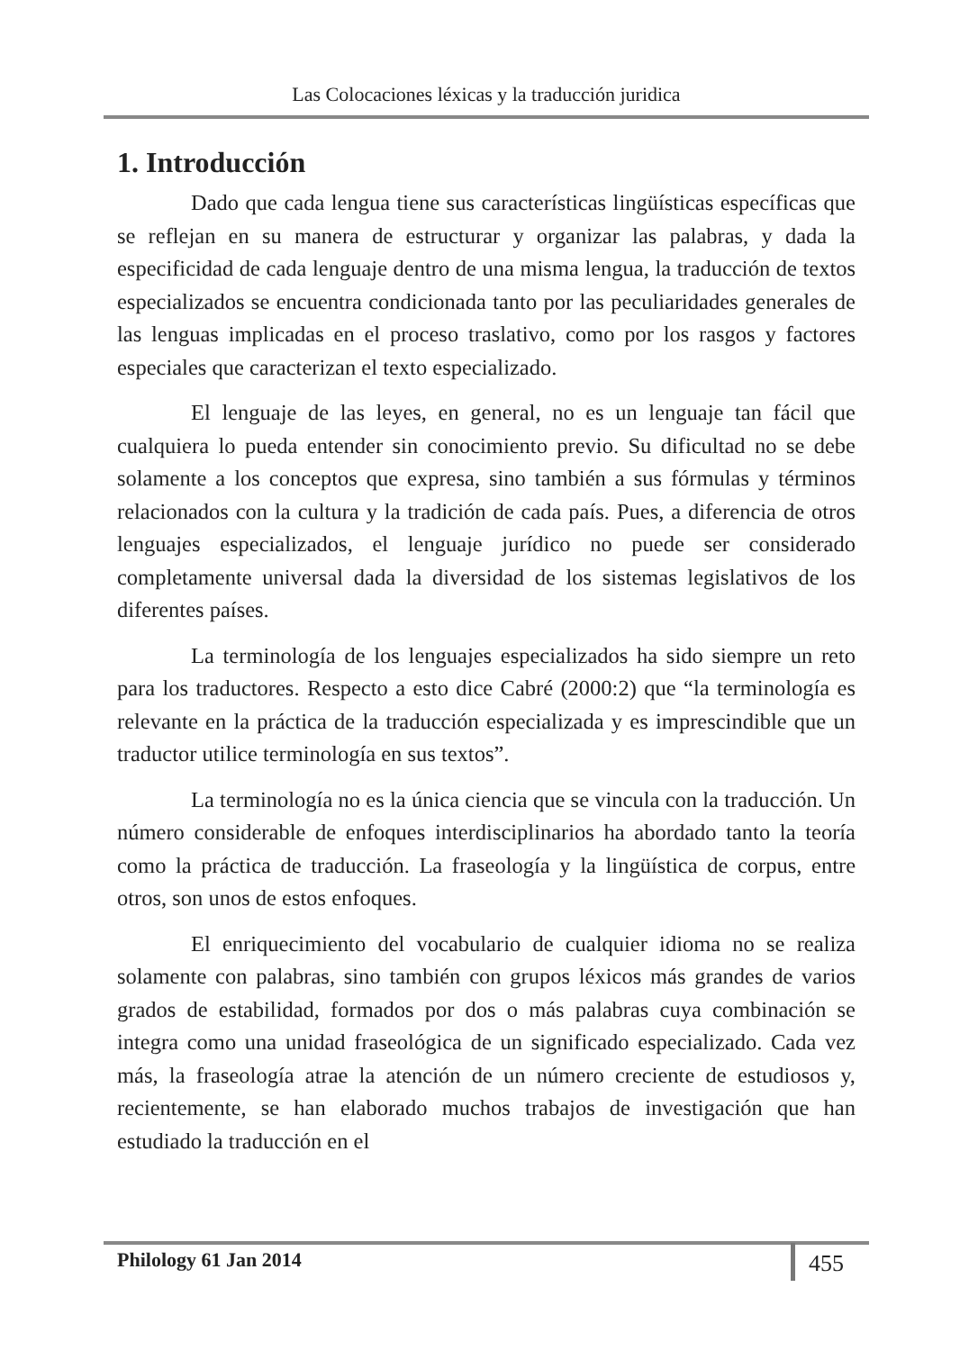Las Colocaciones léxicas y la traducción juridica
1. Introducción
Dado que cada lengua tiene sus características lingüísticas específicas que se reflejan en su manera de estructurar y organizar las palabras, y dada la especificidad de cada lenguaje dentro de una misma lengua, la traducción de textos especializados se encuentra condicionada tanto por las peculiaridades generales de las lenguas implicadas en el proceso traslativo, como por los rasgos y factores especiales que caracterizan el texto especializado.
El lenguaje de las leyes, en general, no es un lenguaje tan fácil que cualquiera lo pueda entender sin conocimiento previo. Su dificultad no se debe solamente a los conceptos que expresa, sino también a sus fórmulas y términos relacionados con la cultura y la tradición de cada país. Pues, a diferencia de otros lenguajes especializados, el lenguaje jurídico no puede ser considerado completamente universal dada la diversidad de los sistemas legislativos de los diferentes países.
La terminología de los lenguajes especializados ha sido siempre un reto para los traductores. Respecto a esto dice Cabré (2000:2) que “la terminología es relevante en la práctica de la traducción especializada y es imprescindible que un traductor utilice terminología en sus textos”.
La terminología no es la única ciencia que se vincula con la traducción. Un número considerable de enfoques interdisciplinarios ha abordado tanto la teoría como la práctica de traducción. La fraseología y la lingüística de corpus, entre otros, son unos de estos enfoques.
El enriquecimiento del vocabulario de cualquier idioma no se realiza solamente con palabras, sino también con grupos léxicos más grandes de varios grados de estabilidad, formados por dos o más palabras cuya combinación se integra como una unidad fraseológica de un significado especializado. Cada vez más, la fraseología atrae la atención de un número creciente de estudiosos y, recientemente, se han elaborado muchos trabajos de investigación que han estudiado la traducción en el
Philology 61 Jan 2014 455